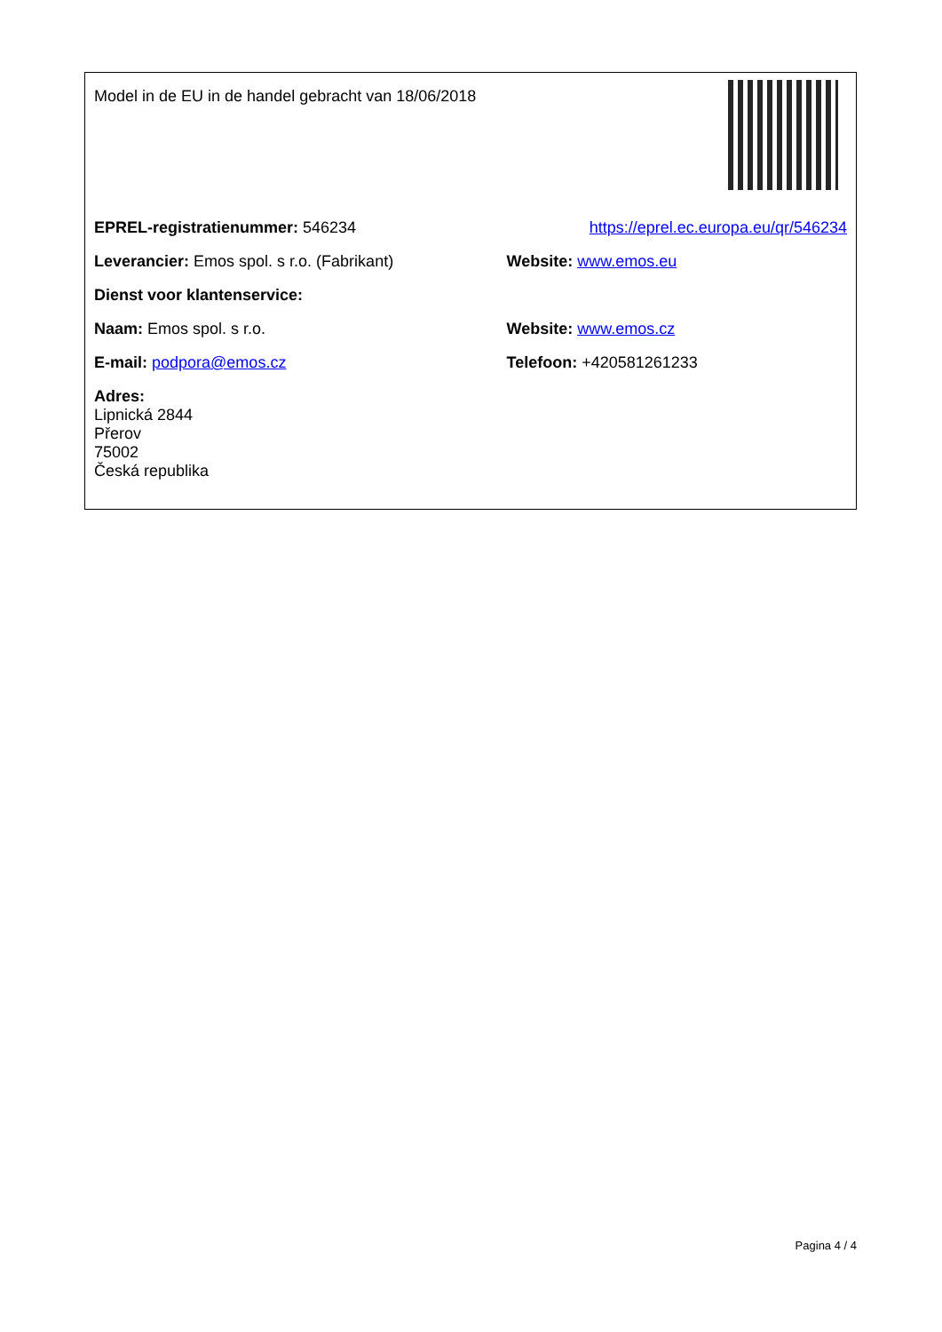| Model in de EU in de handel gebracht van 18/06/2018 | |
| EPREL-registratienummer: 546234 | https://eprel.ec.europa.eu/qr/546234 |
| Leverancier: Emos spol. s r.o. (Fabrikant) | Website: www.emos.eu |
| Dienst voor klantenservice: | |
| Naam: Emos spol. s r.o. | Website: www.emos.cz |
| E-mail: podpora@emos.cz | Telefoon: +420581261233 |
| Adres: Lipnická 2844 Přerov 75002 Česká republika | |
Pagina 4 / 4